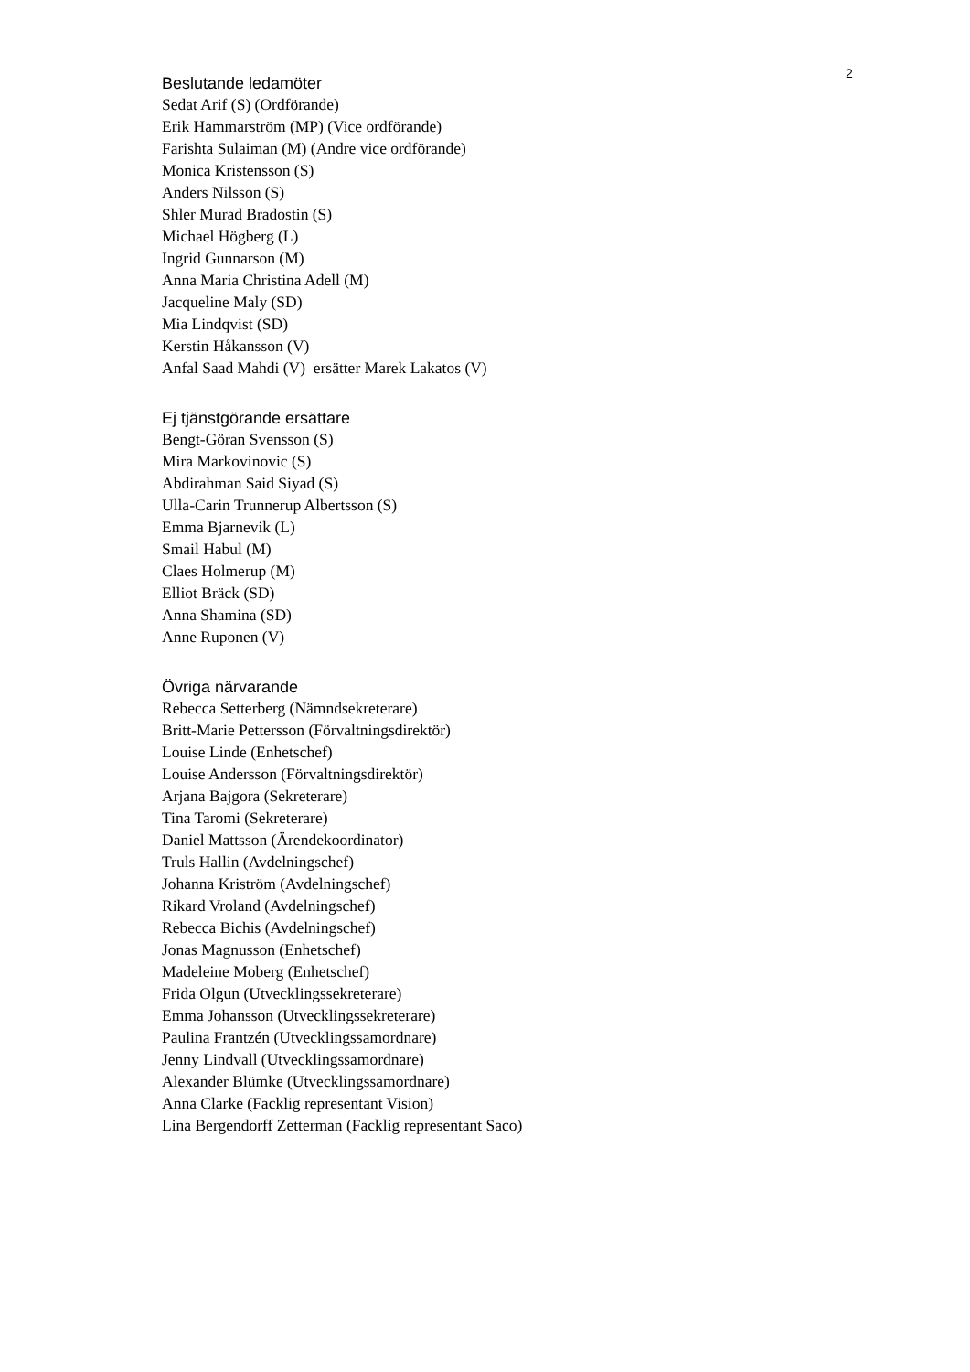2
Beslutande ledamöter
Sedat Arif (S) (Ordförande)
Erik Hammarström (MP) (Vice ordförande)
Farishta Sulaiman (M) (Andre vice ordförande)
Monica Kristensson (S)
Anders Nilsson (S)
Shler Murad Bradostin (S)
Michael Högberg (L)
Ingrid Gunnarson (M)
Anna Maria Christina Adell (M)
Jacqueline Maly (SD)
Mia Lindqvist (SD)
Kerstin Håkansson (V)
Anfal Saad Mahdi (V) ersätter Marek Lakatos (V)
Ej tjänstgörande ersättare
Bengt-Göran Svensson (S)
Mira Markovinovic (S)
Abdirahman Said Siyad (S)
Ulla-Carin Trunnerup Albertsson (S)
Emma Bjarnevik (L)
Smail Habul (M)
Claes Holmerup (M)
Elliot Bräck (SD)
Anna Shamina (SD)
Anne Ruponen (V)
Övriga närvarande
Rebecca Setterberg (Nämndsekreterare)
Britt-Marie Pettersson (Förvaltningsdirektör)
Louise Linde (Enhetschef)
Louise Andersson (Förvaltningsdirektör)
Arjana Bajgora (Sekreterare)
Tina Taromi (Sekreterare)
Daniel Mattsson (Ärendekoordinator)
Truls Hallin (Avdelningschef)
Johanna Kriström (Avdelningschef)
Rikard Vroland (Avdelningschef)
Rebecca Bichis (Avdelningschef)
Jonas Magnusson (Enhetschef)
Madeleine Moberg (Enhetschef)
Frida Olgun (Utvecklingssekreterare)
Emma Johansson (Utvecklingssekreterare)
Paulina Frantzén (Utvecklingssamordnare)
Jenny Lindvall (Utvecklingssamordnare)
Alexander Blümke (Utvecklingssamordnare)
Anna Clarke (Facklig representant Vision)
Lina Bergendorff Zetterman (Facklig representant Saco)